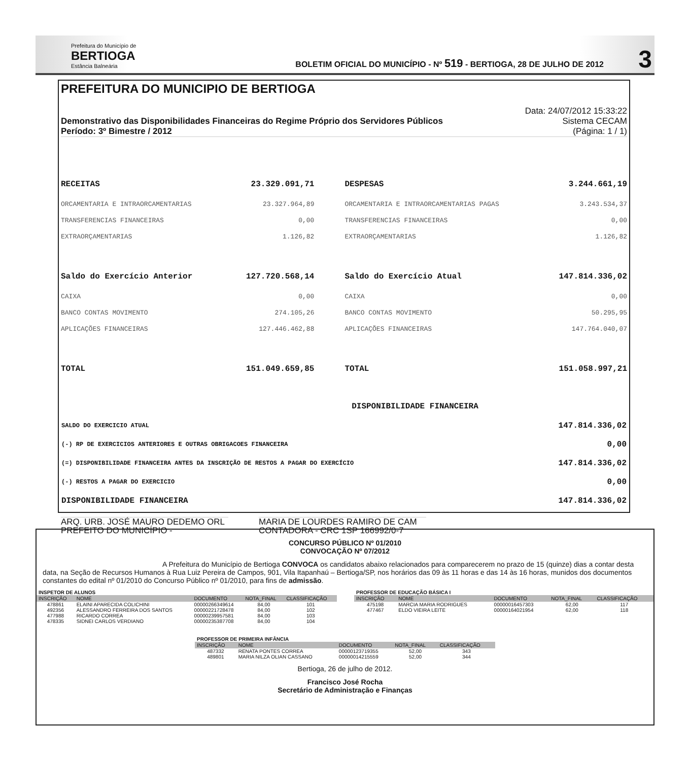Prefeitura do Município de
BERTIOGA
Estância Balneária
BOLETIM OFICIAL DO MUNICÍPIO - Nº 519 - BERTIOGA, 28 DE JULHO DE 2012
3
PREFEITURA DO MUNICIPIO DE BERTIOGA
Demonstrativo das Disponibilidades Financeiras do Regime Próprio dos Servidores Públicos
Período: 3º Bimestre / 2012
Data: 24/07/2012 15:33:22
Sistema CECAM
(Página: 1 / 1)
| RECEITAS | 23.329.091,71 | | DESPESAS | 3.244.661,19 |
| ORCAMENTARIA E INTRAORCAMENTARIAS | 23.327.964,89 | | ORCAMENTARIA E INTRAORCAMENTARIAS PAGAS | 3.243.534,37 |
| TRANSFERENCIAS FINANCEIRAS | 0,00 | | TRANSFERENCIAS FINANCEIRAS | 0,00 |
| EXTRAORÇAMENTARIAS | 1.126,82 | | EXTRAORÇAMENTARIAS | 1.126,82 |
| Saldo do Exercício Anterior | 127.720.568,14 | | Saldo do Exercício Atual | 147.814.336,02 |
| CAIXA | 0,00 | | CAIXA | 0,00 |
| BANCO CONTAS MOVIMENTO | 274.105,26 | | BANCO CONTAS MOVIMENTO | 50.295,95 |
| APLICAÇÕES FINANCEIRAS | 127.446.462,88 | | APLICAÇÕES FINANCEIRAS | 147.764.040,07 |
| TOTAL | 151.049.659,85 | | TOTAL | 151.058.997,21 |
DISPONIBILIDADE FINANCEIRA
| SALDO DO EXERCICIO ATUAL | 147.814.336,02 |
| (-) RP DE EXERCICIOS ANTERIORES E OUTRAS OBRIGACOES FINANCEIRA | 0,00 |
| (=) DISPONIBILIDADE FINANCEIRA ANTES DA INSCRIÇÃO DE RESTOS A PAGAR DO EXERCÍCIO | 147.814.336,02 |
| (-) RESTOS A PAGAR DO EXERCICIO | 0,00 |
| DISPONIBILIDADE FINANCEIRA | 147.814.336,02 |
ARQ. URB. JOSÉ MAURO DEDEMO ORL
PREFEITO DO MUNICÍPIO -
MARIA DE LOURDES RAMIRO DE CAM
CONTADORA - CRC 1SP 166992/0-7
CONCURSO PÚBLICO Nº 01/2010
CONVOCAÇÃO Nº 07/2012
A Prefeitura do Município de Bertioga CONVOCA os candidatos abaixo relacionados para comparecerem no prazo de 15 (quinze) dias a contar desta data, na Seção de Recursos Humanos à Rua Luiz Pereira de Campos, 901, Vila Itapanhaú – Bertioga/SP, nos horários das 09 às 11 horas e das 14 às 16 horas, munidos dos documentos constantes do edital nº 01/2010 do Concurso Público nº 01/2010, para fins de admissão.
| INSPETOR DE ALUNOS | | | | |
| INSCRIÇÃO | NOME | DOCUMENTO | NOTA_FINAL | CLASSIFICAÇÃO |
| 478861 | ELAINI APARECIDA COLICHINI | 00000266349614 | 84,00 | 101 |
| 492356 | ALESSANDRO FERREIRA DOS SANTOS | 00000221728478 | 84,00 | 102 |
| 477988 | RICARDO CORREA | 00000239957581 | 84,00 | 103 |
| 478335 | SIDNEI CARLOS VERDIANO | 00000235387708 | 84,00 | 104 |
| PROFESSOR DE EDUCAÇÃO BÁSICA I | | | | |
| INSCRIÇÃO | NOME | DOCUMENTO | NOTA_FINAL | CLASSIFICAÇÃO |
| 475198 | MARCIA MARIA RODRIGUES | 00000016457303 | 62,00 | 117 |
| 477467 | ELDO VIEIRA LEITE | 00000164021954 | 62,00 | 118 |
| PROFESSOR DE PRIMEIRA INFÂNCIA | | | | |
| INSCRIÇÃO | NOME | DOCUMENTO | NOTA_FINAL | CLASSIFICAÇÃO |
| 487332 | RENATA PONTES CORREA | 00000123719355 | 52,00 | 343 |
| 489801 | MARIA NILZA OLIAN CASSANO | 00000014215559 | 52,00 | 344 |
Bertioga, 26 de julho de 2012.
Francisco José Rocha
Secretário de Administração e Finanças